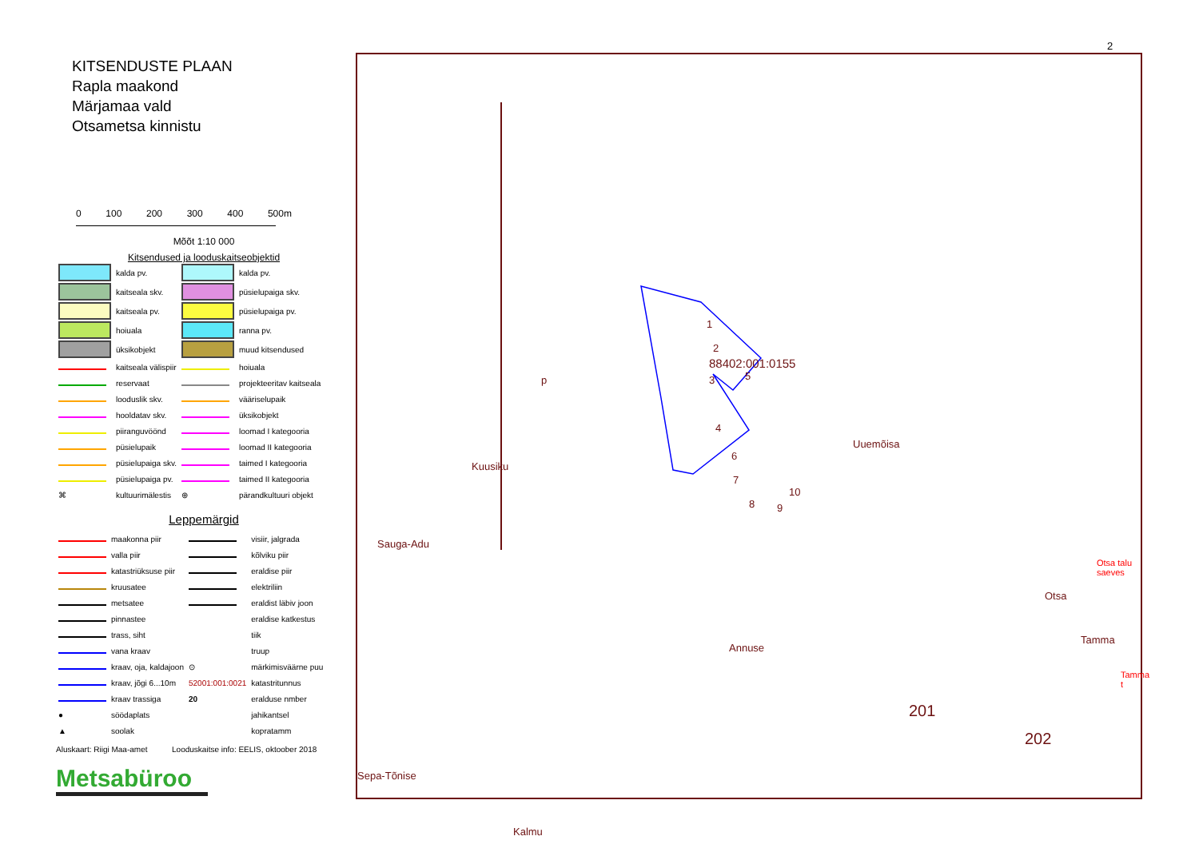KITSENDUSTE PLAAN
Rapla maakond
Märjamaa vald
Otsametsa kinnistu
0 100 200 300 400 500m
Mõõt 1:10 000
Kitsendused ja looduskaitseobjektid
| | kalda pv. | | kalda pv. |
| | kaitseala skv. | | püsielupaiga skv. |
| | kaitseala pv. | | püsielupaiga pv. |
| | hoiuala | | ranna pv. |
| | üksikobjekt | | muud kitsendused |
| | kaitseala välispiir | | hoiuala |
| | reservaat | | projekteeritav kaitseala |
| | looduslik skv. | | vääriselupaik |
| | hooldatav skv. | | üksikobjekt |
| | piiranguvöönd | | loomad I kategooria |
| | püsielupaik | | loomad II kategooria |
| | püsielupaiga skv. | | taimed I kategooria |
| | püsielupaiga pv. | | taimed II kategooria |
| ⌘ | kultuurimälestis | ⊕ | pärandkultuuri objekt |
Leppemärgid
| | maakonna piir | | visiir, jalgrada |
| | valla piir | | kõlviku piir |
| | katastriüksuse piir | | eraldise piir |
| | kruusatee | | elektriliin |
| | metsatee | | eraldist läbiv joon |
| | pinnastee | | eraldise katkestus |
| | trass, siht | | tiik |
| | vana kraav | | truup |
| | kraav, oja, kaldajoon | ⊙ | märkimisväärne puu |
| | kraav, jõgi 6...10m | 52001:001:0021 | katastritunnus |
| | kraav trassiga | 20 | eralduse nmber |
| ● | söödaplats | | jahikantsel |
| ▲ | soolak | | kopratamm |
Aluskaart: Riigi Maa-amet Looduskaitse info: EELIS, oktoober 2018
Metsabüroo
2
1
2
3 5
4
6
7
8 9
10
88402:001:0155
Uuemõisa
Kuusiku
Sauga-Adu
p
Annuse
201
202
Sepa-Tõnise
Kalmu
Otsa
Tamma
Otsa talu saeves
Tamma t